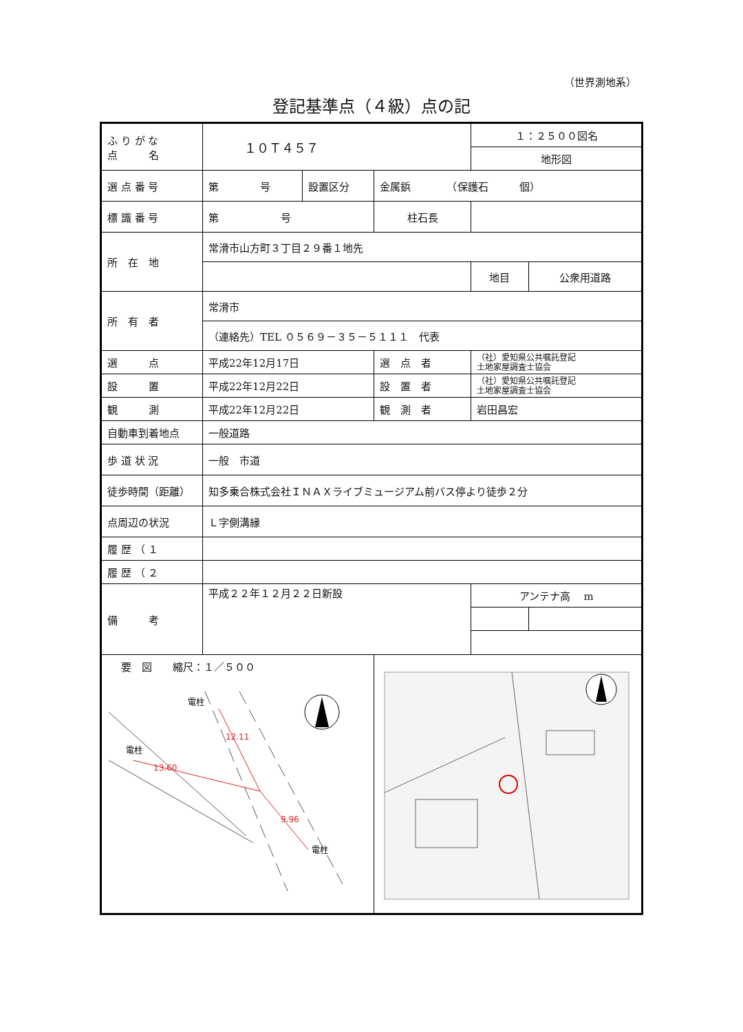（世界測地系）
登記基準点（４級）点の記
| ふ り が な 点 名 | １０Ｔ４５７ | | | １：２５００図名 | |
| | | | | 地形図 | |
| 選 点 番 号 | 第 号 | 設置区分 | 金属鋲 （保護石 個） | | |
| 標 識 番 号 | 第 号 | | 柱石長 | | |
| 所 在 地 | 常滑市山方町３丁目２９番１地先 | | | | |
| | | | | 地目 | 公衆用道路 |
| 所 有 者 | 常滑市 | | | | |
| | （連絡先）TEL ０５６９－３５－５１１１ 代表 | | | | |
| 選 点 | 平成22年12月17日 | | 選 点 者 | （社）愛知県公共嘱託登記 土地家屋調査士協会 | |
| 設 置 | 平成22年12月22日 | | 設 置 者 | （社）愛知県公共嘱託登記 土地家屋調査士協会 | |
| 観 測 | 平成22年12月22日 | | 観 測 者 | 岩田昌宏 | |
| 自動車到着地点 | 一般道路 | | | | |
| 歩 道 状 況 | 一般 市道 | | | | |
| 徒歩時間（距離） | 知多乗合株式会社ＩＮＡＸライブミュージアム前バス停より徒歩２分 | | | | |
| 点周辺の状況 | Ｌ字側溝縁 | | | | |
| 履 歴 （ １ | | | | | |
| 履 歴 （ ２ | | | | | |
| 備 考 | 平成２２年１２月２２日新設 | | | アンテナ高 m | |
| 要 図 縮尺：１／５００ 電柱 電柱 電柱 12.11 13.60 9.96 | | | | | |